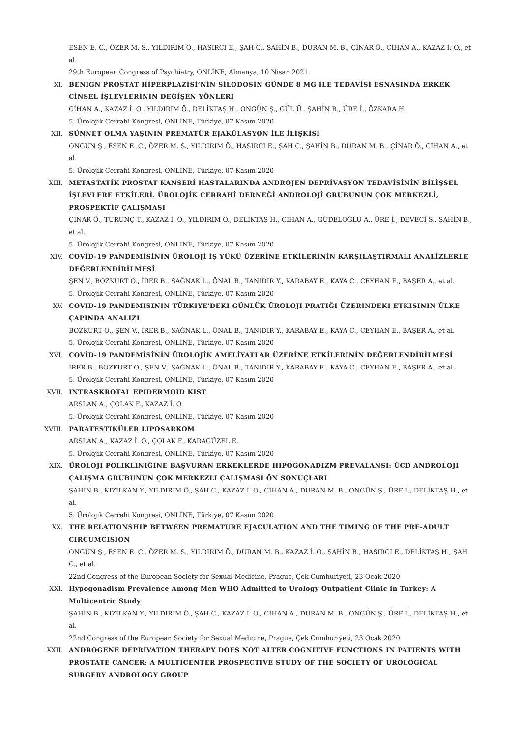ESEN E. C., ÖZER M. S., YILDIRIM Ö., HASIRCI E., ŞAH C., ŞAHİN B., DURAN M. B., ÇİNAR Ö., CİHAN A., KAZAZ İ. O., et al.
29th European Congress of Psychiatry, ONLİNE, Almanya, 10 Nisan 2021
XI.
BENİGN PROSTAT HİPERPLAZİSİ’NİN SİLODOSİN GÜNDE 8 MG İLE TEDAVİSİ ESNASINDA ERKEK CİNSEL İŞLEVLERİNİN DEĞİŞEN YÖNLERİ
CİHAN A., KAZAZ İ. O., YILDIRIM Ö., DELİKTAŞ H., ONGÜN Ş., GÜL Ü., ŞAHİN B., ÜRE İ., ÖZKARA H.
5. Ürolojik Cerrahi Kongresi, ONLİNE, Türkiye, 07 Kasım 2020
XII.
SÜNNET OLMA YAŞININ PREMATÜR EJAKÜLASYON İLE İLİŞKİSİ
ONGÜN Ş., ESEN E. C., ÖZER M. S., YILDIRIM Ö., HASIRCI E., ŞAH C., ŞAHİN B., DURAN M. B., ÇİNAR Ö., CİHAN A., et al.
5. Ürolojik Cerrahi Kongresi, ONLİNE, Türkiye, 07 Kasım 2020
XIII.
METASTATİK PROSTAT KANSERİ HASTALARINDA ANDROJEN DEPRİVASYON TEDAVİSİNİN BİLİŞSEL İŞLEVLERE ETKİLERİ. ÜROLOJİK CERRAHİ DERNEĞİ ANDROLOJİ GRUBUNUN ÇOK MERKEZLİ, PROSPEKTİF ÇALIŞMASI
ÇİNAR Ö., TURUNÇ T., KAZAZ İ. O., YILDIRIM Ö., DELİKTAŞ H., CİHAN A., GÜDELOĞLU A., ÜRE İ., DEVECİ S., ŞAHİN B., et al.
5. Ürolojik Cerrahi Kongresi, ONLİNE, Türkiye, 07 Kasım 2020
XIV.
COVİD-19 PANDEMİSİNİN ÜROLOJİ İŞ YÜKÜ ÜZERİNE ETKİLERİNİN KARŞILAŞTIRMALI ANALİZLERLE DEĞERLENDİRİLMESİ
ŞEN V., BOZKURT O., İRER B., SAĞNAK L., ÖNAL B., TANIDIR Y., KARABAY E., KAYA C., CEYHAN E., BAŞER A., et al.
5. Ürolojik Cerrahi Kongresi, ONLİNE, Türkiye, 07 Kasım 2020
XV.
COVID-19 PANDEMISININ TÜRKIYE'DEKI GÜNLÜK ÜROLOJI PRATIĞI ÜZERINDEKI ETKISININ ÜLKE ÇAPINDA ANALIZI
BOZKURT O., ŞEN V., İRER B., SAĞNAK L., ÖNAL B., TANIDIR Y., KARABAY E., KAYA C., CEYHAN E., BAŞER A., et al.
5. Ürolojik Cerrahi Kongresi, ONLİNE, Türkiye, 07 Kasım 2020
XVI.
COVİD-19 PANDEMİSİNİN ÜROLOJİK AMELİYATLAR ÜZERİNE ETKİLERİNİN DEĞERLENDİRİLMESİ
İRER B., BOZKURT O., ŞEN V., SAĞNAK L., ÖNAL B., TANIDIR Y., KARABAY E., KAYA C., CEYHAN E., BAŞER A., et al.
5. Ürolojik Cerrahi Kongresi, ONLİNE, Türkiye, 07 Kasım 2020
XVII.
INTRASKROTAL EPIDERMOID KIST
ARSLAN A., ÇOLAK F., KAZAZ İ. O.
5. Ürolojik Cerrahi Kongresi, ONLİNE, Türkiye, 07 Kasım 2020
XVIII.
PARATESTIKÜLER LIPOSARKOM
ARSLAN A., KAZAZ İ. O., ÇOLAK F., KARAGÜZEL E.
5. Ürolojik Cerrahi Kongresi, ONLİNE, Türkiye, 07 Kasım 2020
XIX.
ÜROLOJI POLIKLINIĞINE BAŞVURAN ERKEKLERDE HIPOGONADIZM PREVALANSI: ÜCD ANDROLOJI ÇALIŞMA GRUBUNUN ÇOK MERKEZLI ÇALIŞMASI ÖN SONUÇLARI
ŞAHİN B., KIZILKAN Y., YILDIRIM Ö., ŞAH C., KAZAZ İ. O., CİHAN A., DURAN M. B., ONGÜN Ş., ÜRE İ., DELİKTAŞ H., et al.
5. Ürolojik Cerrahi Kongresi, ONLİNE, Türkiye, 07 Kasım 2020
XX.
THE RELATIONSHIP BETWEEN PREMATURE EJACULATION AND THE TIMING OF THE PRE-ADULT CIRCUMCISION
ONGÜN Ş., ESEN E. C., ÖZER M. S., YILDIRIM Ö., DURAN M. B., KAZAZ İ. O., ŞAHİN B., HASIRCI E., DELİKTAŞ H., ŞAH C., et al.
22nd Congress of the European Society for Sexual Medicine, Prague, Çek Cumhuriyeti, 23 Ocak 2020
XXI.
Hypogonadism Prevalence Among Men WHO Admitted to Urology Outpatient Clinic in Turkey: A Multicentric Study
ŞAHİN B., KIZILKAN Y., YILDIRIM Ö., ŞAH C., KAZAZ İ. O., CİHAN A., DURAN M. B., ONGÜN Ş., ÜRE İ., DELİKTAŞ H., et al.
22nd Congress of the European Society for Sexual Medicine, Prague, Çek Cumhuriyeti, 23 Ocak 2020
XXII.
ANDROGENE DEPRIVATION THERAPY DOES NOT ALTER COGNITIVE FUNCTIONS IN PATIENTS WITH PROSTATE CANCER: A MULTICENTER PROSPECTIVE STUDY OF THE SOCIETY OF UROLOGICAL SURGERY ANDROLOGY GROUP